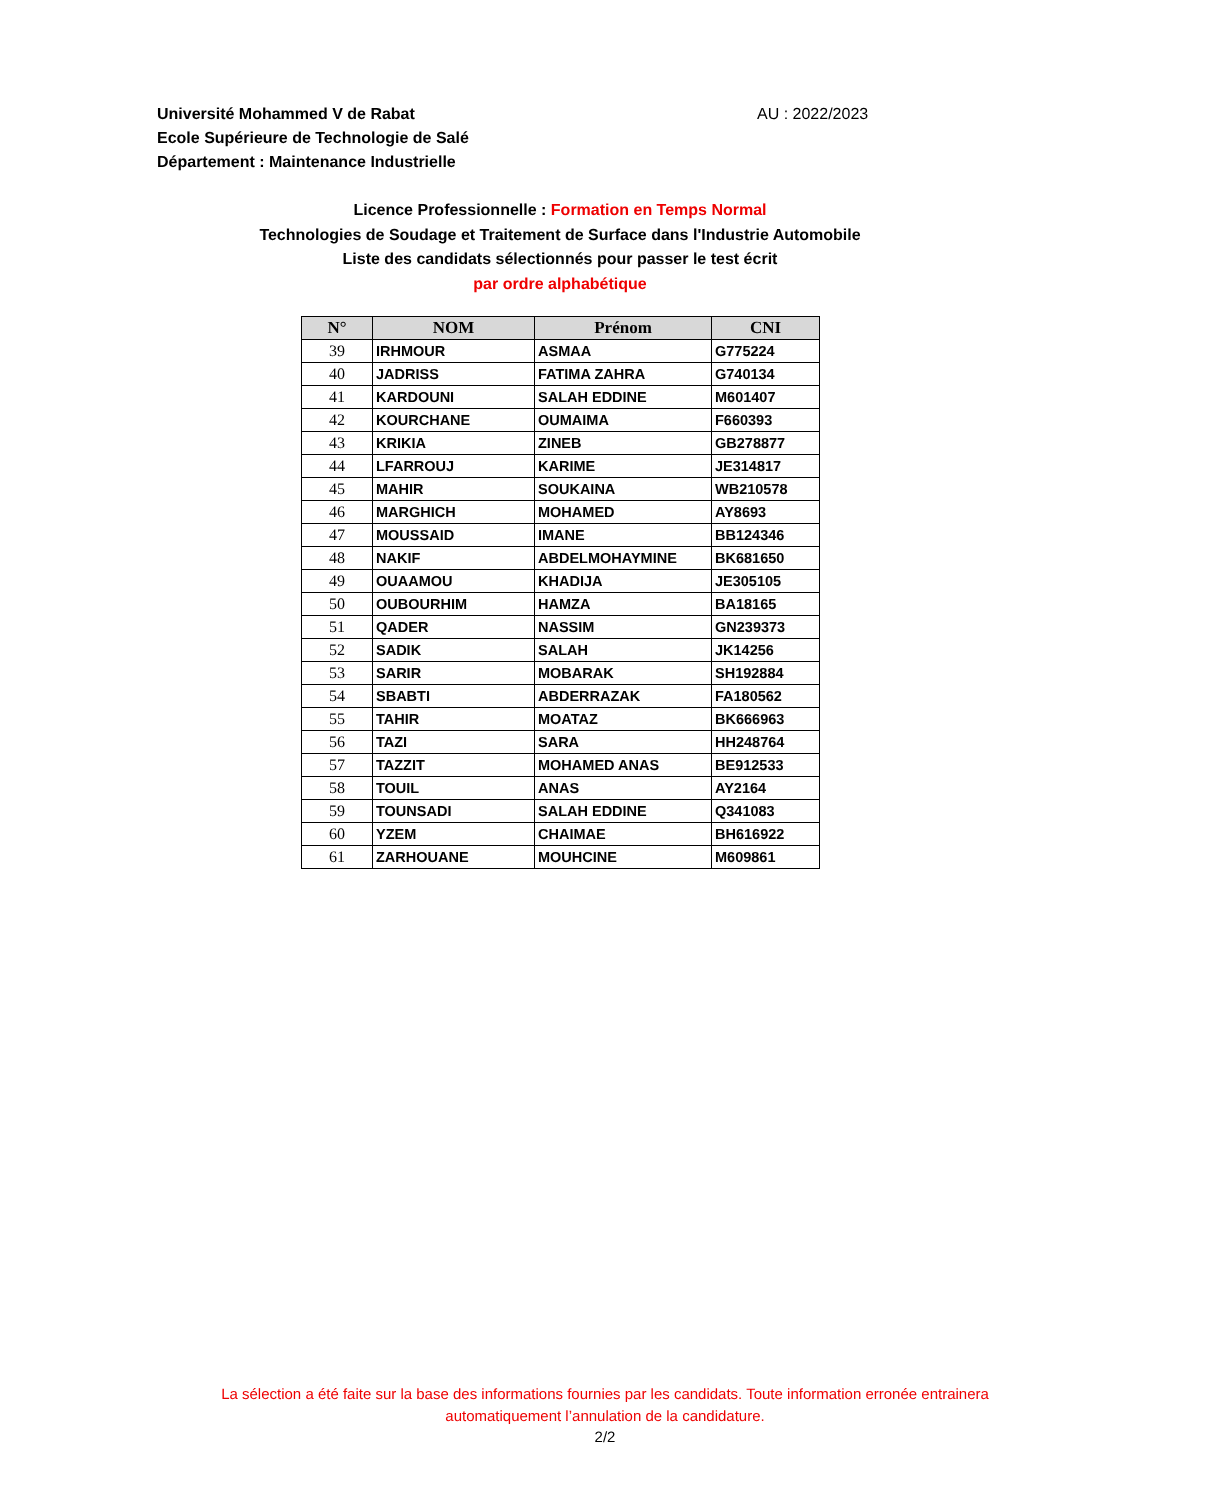Université Mohammed V de Rabat
Ecole Supérieure de Technologie de Salé
Département : Maintenance Industrielle
AU : 2022/2023
Licence Professionnelle : Formation en Temps Normal
Technologies de Soudage et Traitement de Surface dans l'Industrie Automobile
Liste des candidats sélectionnés pour passer le test écrit
par ordre alphabétique
| N° | NOM | Prénom | CNI |
| --- | --- | --- | --- |
| 39 | IRHMOUR | ASMAA | G775224 |
| 40 | JADRISS | FATIMA ZAHRA | G740134 |
| 41 | KARDOUNI | SALAH EDDINE | M601407 |
| 42 | KOURCHANE | OUMAIMA | F660393 |
| 43 | KRIKIA | ZINEB | GB278877 |
| 44 | LFARROUJ | KARIME | JE314817 |
| 45 | MAHIR | SOUKAINA | WB210578 |
| 46 | MARGHICH | MOHAMED | AY8693 |
| 47 | MOUSSAID | IMANE | BB124346 |
| 48 | NAKIF | ABDELMOHAYMINE | BK681650 |
| 49 | OUAAMOU | KHADIJA | JE305105 |
| 50 | OUBOURHIM | HAMZA | BA18165 |
| 51 | QADER | NASSIM | GN239373 |
| 52 | SADIK | SALAH | JK14256 |
| 53 | SARIR | MOBARAK | SH192884 |
| 54 | SBABTI | ABDERRAZAK | FA180562 |
| 55 | TAHIR | MOATAZ | BK666963 |
| 56 | TAZI | SARA | HH248764 |
| 57 | TAZZIT | MOHAMED ANAS | BE912533 |
| 58 | TOUIL | ANAS | AY2164 |
| 59 | TOUNSADI | SALAH EDDINE | Q341083 |
| 60 | YZEM | CHAIMAE | BH616922 |
| 61 | ZARHOUANE | MOUHCINE | M609861 |
La sélection a été faite sur la base des informations fournies par les candidats. Toute information erronée entrainera automatiquement l’annulation de la candidature.
2/2